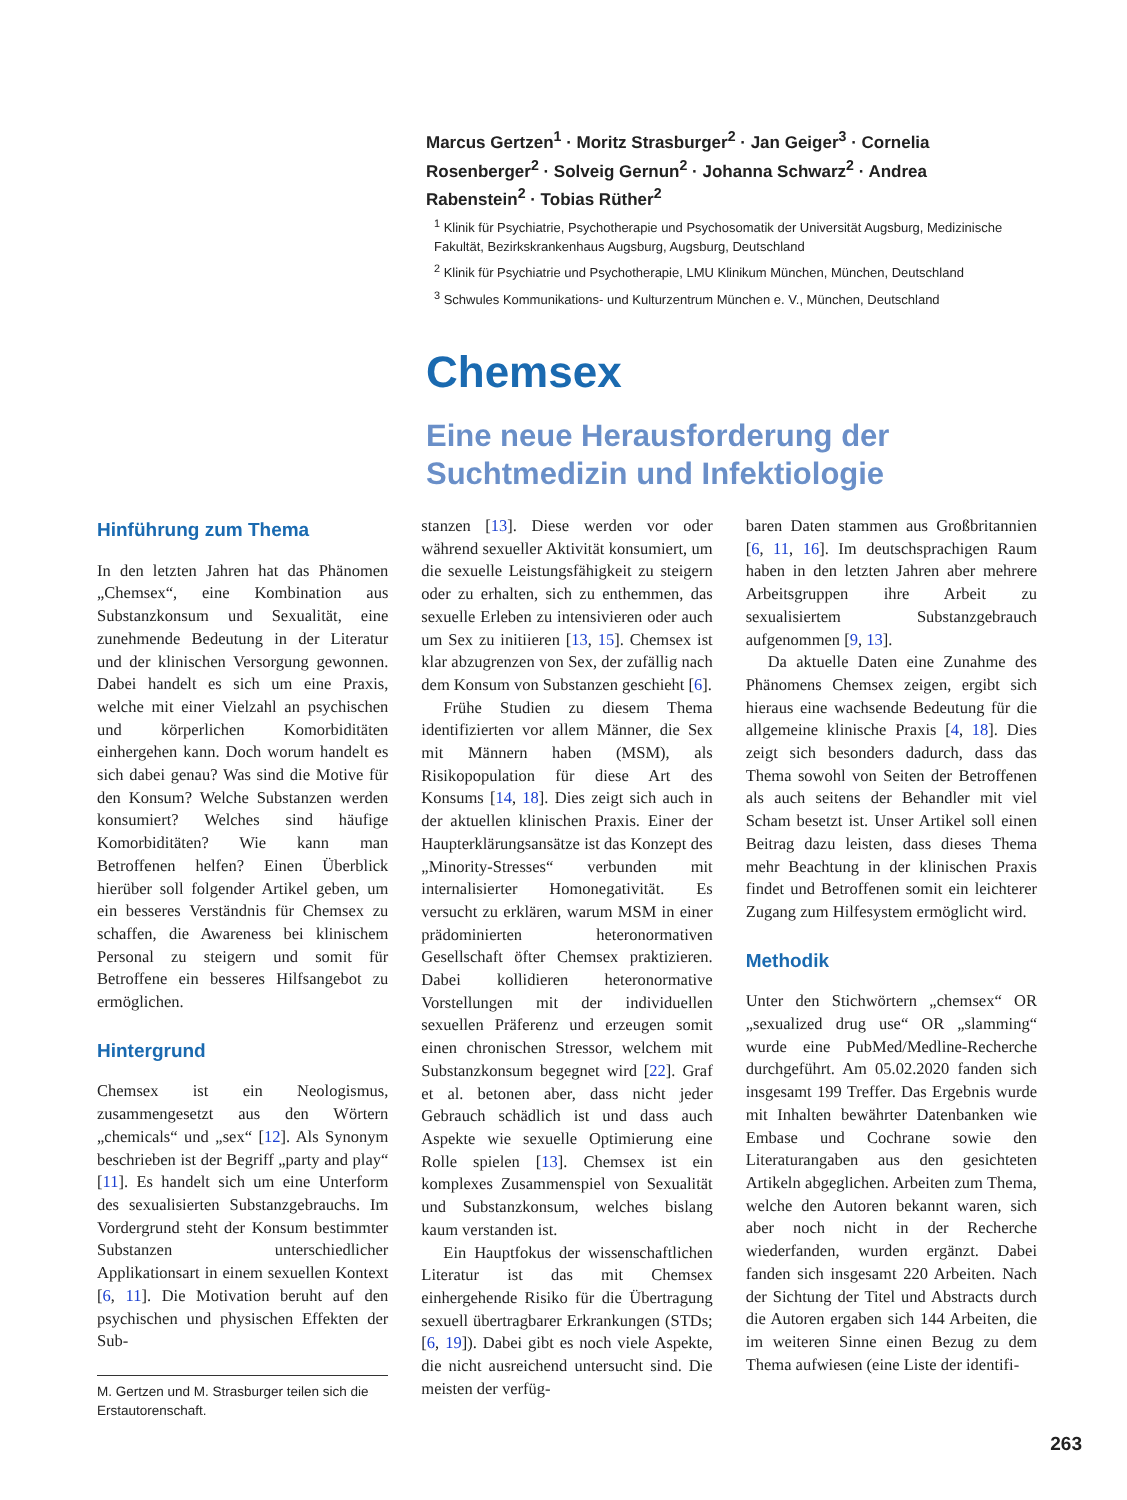Marcus Gertzen<sup>1</sup> · Moritz Strasburger<sup>2</sup> · Jan Geiger<sup>3</sup> · Cornelia Rosenberger<sup>2</sup> · Solveig Gernun<sup>2</sup> · Johanna Schwarz<sup>2</sup> · Andrea Rabenstein<sup>2</sup> · Tobias Rüther<sup>2</sup>
<sup>1</sup> Klinik für Psychiatrie, Psychotherapie und Psychosomatik der Universität Augsburg, Medizinische Fakultät, Bezirkskrankenhaus Augsburg, Augsburg, Deutschland
<sup>2</sup> Klinik für Psychiatrie und Psychotherapie, LMU Klinikum München, München, Deutschland
<sup>3</sup> Schwules Kommunikations- und Kulturzentrum München e. V., München, Deutschland
Chemsex
Eine neue Herausforderung der Suchtmedizin und Infektiologie
Hinführung zum Thema
In den letzten Jahren hat das Phänomen „Chemsex“, eine Kombination aus Substanzkonsum und Sexualität, eine zunehmende Bedeutung in der Literatur und der klinischen Versorgung gewonnen. Dabei handelt es sich um eine Praxis, welche mit einer Vielzahl an psychischen und körperlichen Komorbiditäten einhergehen kann. Doch worum handelt es sich dabei genau? Was sind die Motive für den Konsum? Welche Substanzen werden konsumiert? Welches sind häufige Komorbiditäten? Wie kann man Betroffenen helfen? Einen Überblick hierüber soll folgender Artikel geben, um ein besseres Verständnis für Chemsex zu schaffen, die Awareness bei klinischem Personal zu steigern und somit für Betroffene ein besseres Hilfsangebot zu ermöglichen.
Hintergrund
Chemsex ist ein Neologismus, zusammengesetzt aus den Wörtern „chemicals“ und „sex“ [12]. Als Synonym beschrieben ist der Begriff „party and play“ [11]. Es handelt sich um eine Unterform des sexualisierten Substanzgebrauchs. Im Vordergrund steht der Konsum bestimmter Substanzen unterschiedlicher Applikationsart in einem sexuellen Kontext [6, 11]. Die Motivation beruht auf den psychischen und physischen Effekten der Sub-
M. Gertzen und M. Strasburger teilen sich die Erstautorenschaft.
stanzen [13]. Diese werden vor oder während sexueller Aktivität konsumiert, um die sexuelle Leistungsfähigkeit zu steigern oder zu erhalten, sich zu enthemmen, das sexuelle Erleben zu intensivieren oder auch um Sex zu initiieren [13, 15]. Chemsex ist klar abzugrenzen von Sex, der zufällig nach dem Konsum von Substanzen geschieht [6].
Frühe Studien zu diesem Thema identifizierten vor allem Männer, die Sex mit Männern haben (MSM), als Risikopopulation für diese Art des Konsums [14, 18]. Dies zeigt sich auch in der aktuellen klinischen Praxis. Einer der Haupterklärungsansätze ist das Konzept des „Minority-Stresses“ verbunden mit internalisierter Homonegativität. Es versucht zu erklären, warum MSM in einer prädominierten heteronormativen Gesellschaft öfter Chemsex praktizieren. Dabei kollidieren heteronormative Vorstellungen mit der individuellen sexuellen Präferenz und erzeugen somit einen chronischen Stressor, welchem mit Substanzkonsum begegnet wird [22]. Graf et al. betonen aber, dass nicht jeder Gebrauch schädlich ist und dass auch Aspekte wie sexuelle Optimierung eine Rolle spielen [13]. Chemsex ist ein komplexes Zusammenspiel von Sexualität und Substanzkonsum, welches bislang kaum verstanden ist.
Ein Hauptfokus der wissenschaftlichen Literatur ist das mit Chemsex einhergehende Risiko für die Übertragung sexuell übertragbarer Erkrankungen (STDs; [6, 19]). Dabei gibt es noch viele Aspekte, die nicht ausreichend untersucht sind. Die meisten der verfüg-
baren Daten stammen aus Großbritannien [6, 11, 16]. Im deutschsprachigen Raum haben in den letzten Jahren aber mehrere Arbeitsgruppen ihre Arbeit zu sexualisiertem Substanzgebrauch aufgenommen [9, 13].
Da aktuelle Daten eine Zunahme des Phänomens Chemsex zeigen, ergibt sich hieraus eine wachsende Bedeutung für die allgemeine klinische Praxis [4, 18]. Dies zeigt sich besonders dadurch, dass das Thema sowohl von Seiten der Betroffenen als auch seitens der Behandler mit viel Scham besetzt ist. Unser Artikel soll einen Beitrag dazu leisten, dass dieses Thema mehr Beachtung in der klinischen Praxis findet und Betroffenen somit ein leichterer Zugang zum Hilfesystem ermöglicht wird.
Methodik
Unter den Stichwörtern „chemsex“ OR „sexualized drug use“ OR „slamming“ wurde eine PubMed/Medline-Recherche durchgeführt. Am 05.02.2020 fanden sich insgesamt 199 Treffer. Das Ergebnis wurde mit Inhalten bewährter Datenbanken wie Embase und Cochrane sowie den Literaturangaben aus den gesichteten Artikeln abgeglichen. Arbeiten zum Thema, welche den Autoren bekannt waren, sich aber noch nicht in der Recherche wiederfanden, wurden ergänzt. Dabei fanden sich insgesamt 220 Arbeiten. Nach der Sichtung der Titel und Abstracts durch die Autoren ergaben sich 144 Arbeiten, die im weiteren Sinne einen Bezug zu dem Thema aufwiesen (eine Liste der identifi-
263